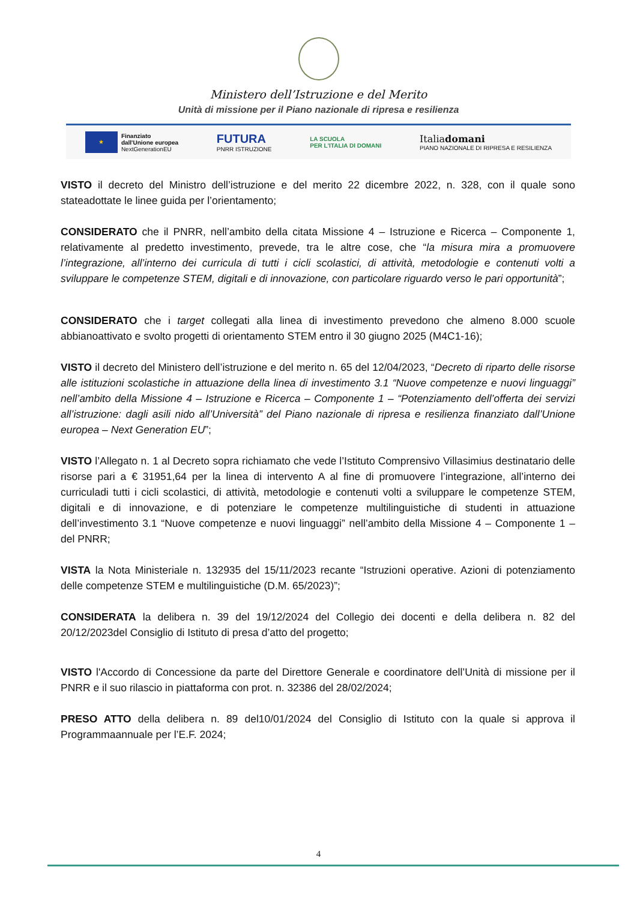Ministero dell’Istruzione e del Merito
Unità di missione per il Piano nazionale di ripresa e resilienza
★
Finanziato
dall'Unione europea
NextGenerationEU
FUTURA
PNRR ISTRUZIONE
LA SCUOLA
PER L'ITALIA DI DOMANI
Italiadomani
PIANO NAZIONALE DI RIPRESA E RESILIENZA
VISTO il decreto del Ministro dell’istruzione e del merito 22 dicembre 2022, n. 328, con il quale sono stateadottate le linee guida per l’orientamento;
CONSIDERATO che il PNRR, nell’ambito della citata Missione 4 – Istruzione e Ricerca – Componente 1, relativamente al predetto investimento, prevede, tra le altre cose, che “la misura mira a promuovere l’integrazione, all’interno dei curricula di tutti i cicli scolastici, di attività, metodologie e contenuti volti a sviluppare le competenze STEM, digitali e di innovazione, con particolare riguardo verso le pari opportunità”;
CONSIDERATO che i target collegati alla linea di investimento prevedono che almeno 8.000 scuole abbianoattivato e svolto progetti di orientamento STEM entro il 30 giugno 2025 (M4C1-16);
VISTO il decreto del Ministero dell’istruzione e del merito n. 65 del 12/04/2023, “Decreto di riparto delle risorse alle istituzioni scolastiche in attuazione della linea di investimento 3.1 “Nuove competenze e nuovi linguaggi” nell’ambito della Missione 4 – Istruzione e Ricerca – Componente 1 – “Potenziamento dell’offerta dei servizi all’istruzione: dagli asili nido all’Università” del Piano nazionale di ripresa e resilienza finanziato dall’Unione europea – Next Generation EU”;
VISTO l’Allegato n. 1 al Decreto sopra richiamato che vede l’Istituto Comprensivo Villasimius destinatario delle risorse pari a € 31951,64 per la linea di intervento A al fine di promuovere l’integrazione, all’interno dei curriculadi tutti i cicli scolastici, di attività, metodologie e contenuti volti a sviluppare le competenze STEM, digitali e di innovazione, e di potenziare le competenze multilinguistiche di studenti in attuazione dell’investimento 3.1 “Nuove competenze e nuovi linguaggi” nell’ambito della Missione 4 – Componente 1 – del PNRR;
VISTA la Nota Ministeriale n. 132935 del 15/11/2023 recante “Istruzioni operative. Azioni di potenziamento delle competenze STEM e multilinguistiche (D.M. 65/2023)”;
CONSIDERATA la delibera n. 39 del 19/12/2024 del Collegio dei docenti e della delibera n. 82 del 20/12/2023del Consiglio di Istituto di presa d’atto del progetto;
VISTO l'Accordo di Concessione da parte del Direttore Generale e coordinatore dell’Unità di missione per il PNRR e il suo rilascio in piattaforma con prot. n. 32386 del 28/02/2024;
PRESO ATTO della delibera n. 89 del10/01/2024 del Consiglio di Istituto con la quale si approva il Programmaannuale per l’E.F. 2024;
4